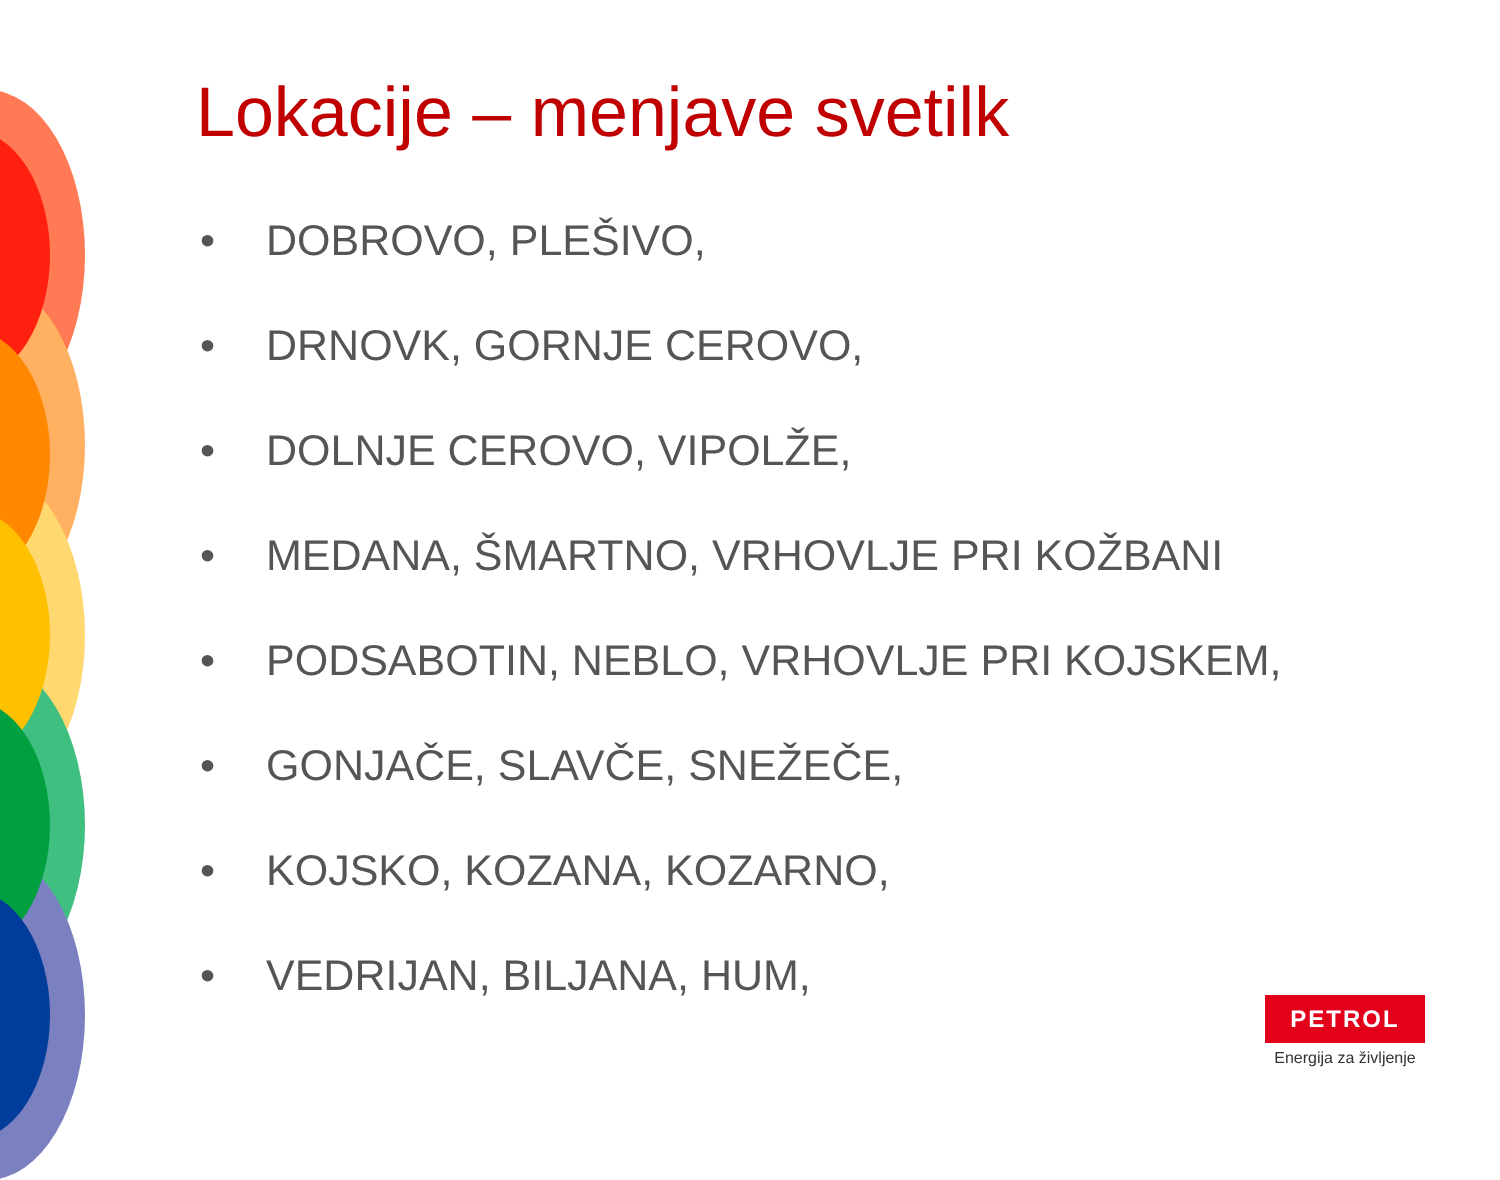Lokacije – menjave svetilk
• DOBROVO, PLEŠIVO,
• DRNOVK, GORNJE CEROVO,
• DOLNJE CEROVO, VIPOLŽE,
• MEDANA, ŠMARTNO, VRHOVLJE PRI KOŽBANI
• PODSABOTIN, NEBLO, VRHOVLJE PRI KOJSKEM,
• GONJAČE, SLAVČE, SNEŽEČE,
• KOJSKO, KOZANA, KOZARNO,
• VEDRIJAN, BILJANA, HUM,
PETROL
Energija za življenje